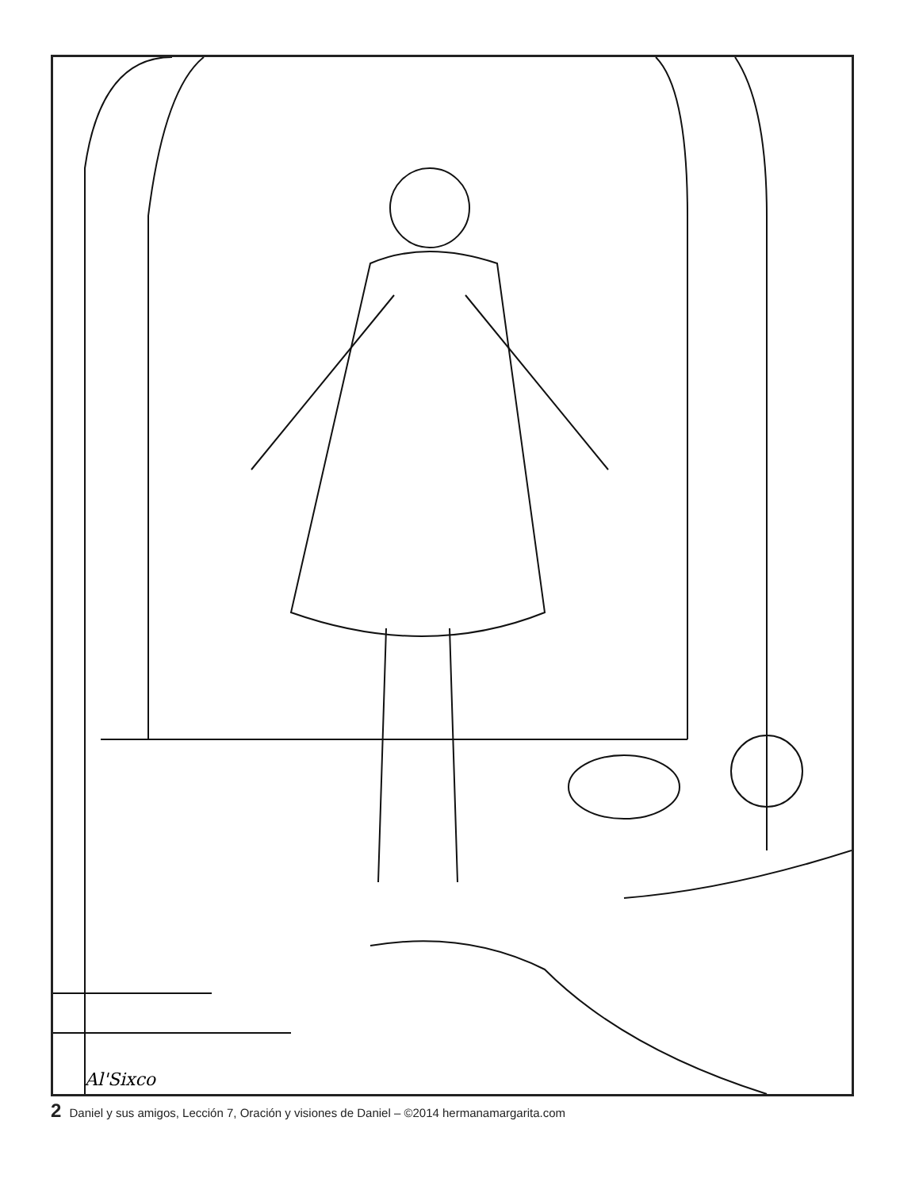Al'Sixco
2 Daniel y sus amigos, Lección 7, Oración y visiones de Daniel – ©2014 hermanamargarita.com